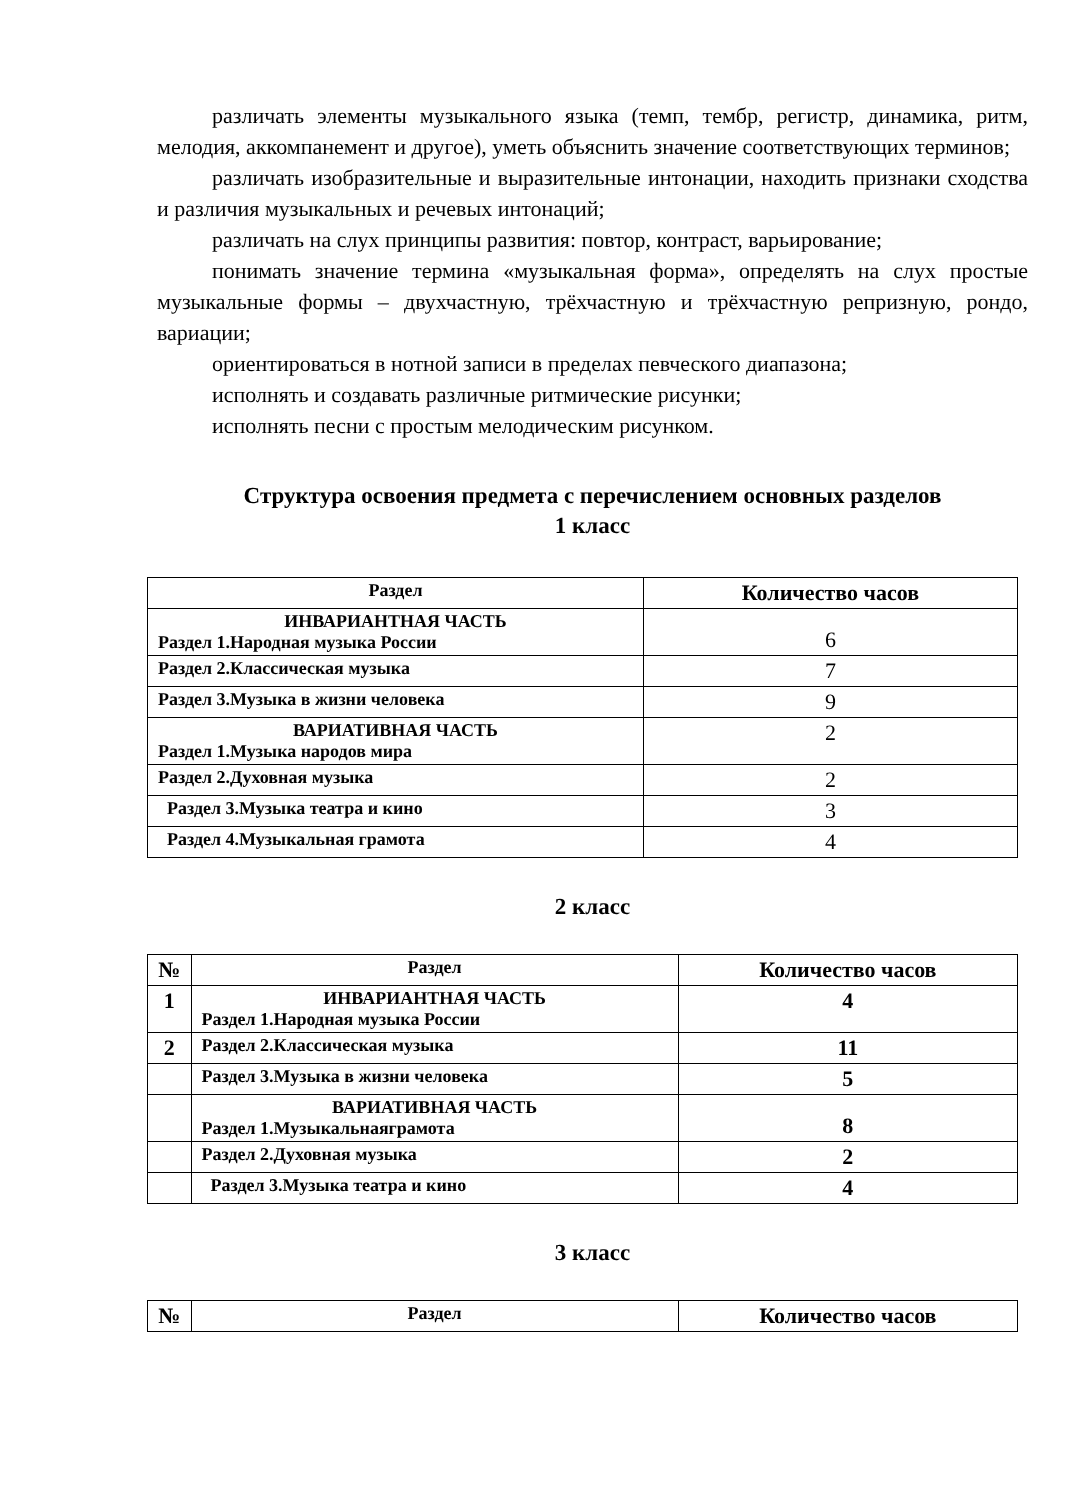различать элементы музыкального языка (темп, тембр, регистр, динамика, ритм, мелодия, аккомпанемент и другое), уметь объяснить значение соответствующих терминов;
различать изобразительные и выразительные интонации, находить признаки сходства и различия музыкальных и речевых интонаций;
различать на слух принципы развития: повтор, контраст, варьирование;
понимать значение термина «музыкальная форма», определять на слух простые музыкальные формы – двухчастную, трёхчастную и трёхчастную репризную, рондо, вариации;
ориентироваться в нотной записи в пределах певческого диапазона;
исполнять и создавать различные ритмические рисунки;
исполнять песни с простым мелодическим рисунком.
Структура освоения предмета с перечислением основных разделов
1 класс
| Раздел | Количество часов |
| --- | --- |
| ИНВАРИАНТНАЯ ЧАСТЬ Раздел 1.Народная музыка России | 6 |
| Раздел 2.Классическая музыка | 7 |
| Раздел 3.Музыка в жизни человека | 9 |
| ВАРИАТИВНАЯ ЧАСТЬ Раздел 1.Музыка народов мира | 2 |
| Раздел 2.Духовная музыка | 2 |
| Раздел 3.Музыка театра и кино | 3 |
| Раздел 4.Музыкальная грамота | 4 |
2 класс
| № | Раздел | Количество часов |
| --- | --- | --- |
| 1 | ИНВАРИАНТНАЯ ЧАСТЬ Раздел 1.Народная музыка России | 4 |
| 2 | Раздел 2.Классическая музыка | 11 |
| | Раздел 3.Музыка в жизни человека | 5 |
| | ВАРИАТИВНАЯ ЧАСТЬ Раздел 1.Музыкальнаяграмота | 8 |
| | Раздел 2.Духовная музыка | 2 |
| | Раздел 3.Музыка театра и кино | 4 |
3 класс
| № | Раздел | Количество часов |
| --- | --- | --- |